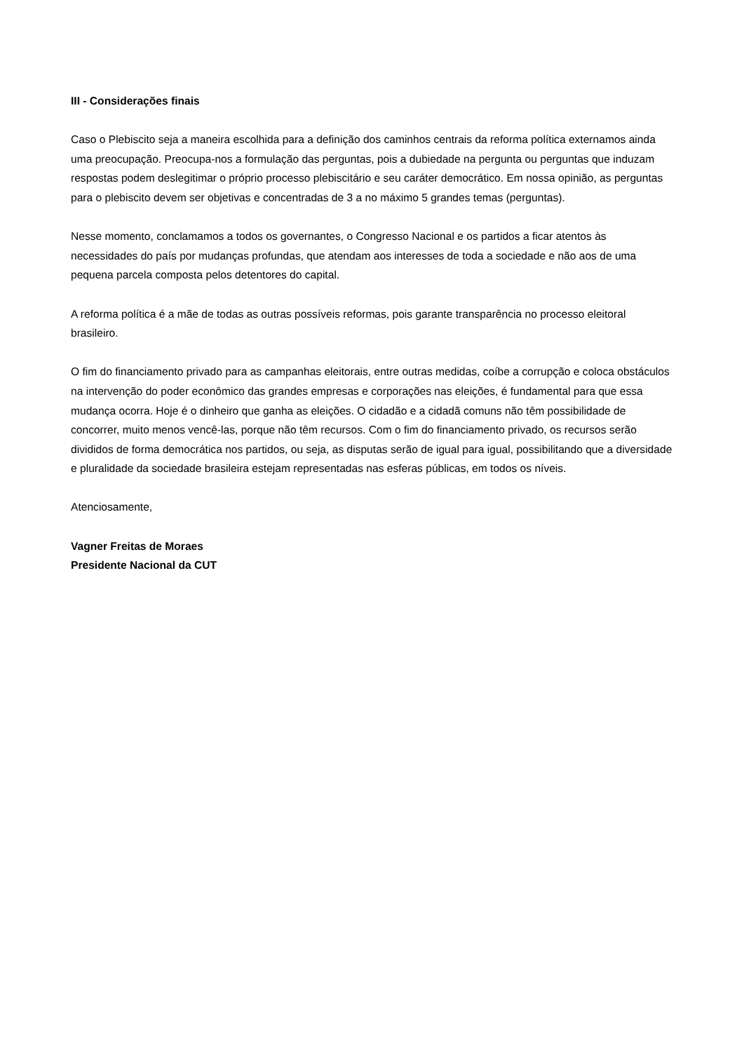III - Considerações finais
Caso o Plebiscito seja a maneira escolhida para a definição dos caminhos centrais da reforma política externamos ainda uma preocupação. Preocupa-nos a formulação das perguntas, pois a dubiedade na pergunta ou perguntas que induzam respostas podem deslegitimar o próprio processo plebiscitário e seu caráter democrático. Em nossa opinião, as perguntas para o plebiscito devem ser objetivas e concentradas de 3 a no máximo 5 grandes temas (perguntas).
Nesse momento, conclamamos a todos os governantes, o Congresso Nacional e os partidos a ficar atentos às necessidades do país por mudanças profundas, que atendam aos interesses de toda a sociedade e não aos de uma pequena parcela composta pelos detentores do capital.
A reforma política é a mãe de todas as outras possíveis reformas, pois garante transparência no processo eleitoral brasileiro.
O fim do financiamento privado para as campanhas eleitorais, entre outras medidas, coíbe a corrupção e coloca obstáculos na intervenção do poder econômico das grandes empresas e corporações nas eleições, é fundamental para que essa mudança ocorra. Hoje é o dinheiro que ganha as eleições. O cidadão e a cidadã comuns não têm possibilidade de concorrer, muito menos vencê-las, porque não têm recursos. Com o fim do financiamento privado, os recursos serão divididos de forma democrática nos partidos, ou seja, as disputas serão de igual para igual, possibilitando que a diversidade e pluralidade da sociedade brasileira estejam representadas nas esferas públicas, em todos os níveis.
Atenciosamente,
Vagner Freitas de Moraes
Presidente Nacional da CUT